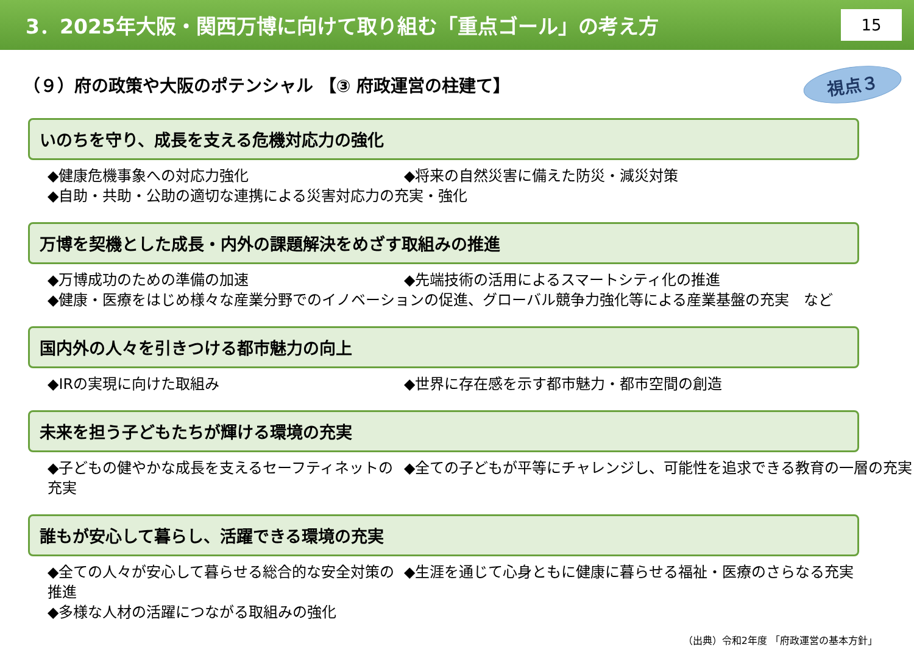3．2025年大阪・関西万博に向けて取り組む「重点ゴール」の考え方
15
（９）府の政策や大阪のポテンシャル 【③ 府政運営の柱建て】
視点３
いのちを守り、成長を支える危機対応力の強化
◆健康危機事象への対応力強化 ◆将来の自然災害に備えた防災・減災対策
◆自助・共助・公助の適切な連携による災害対応力の充実・強化
万博を契機とした成長・内外の課題解決をめざす取組みの推進
◆万博成功のための準備の加速 ◆先端技術の活用によるスマートシティ化の推進
◆健康・医療をはじめ様々な産業分野でのイノベーションの促進、グローバル競争力強化等による産業基盤の充実　など
国内外の人々を引きつける都市魅力の向上
◆IRの実現に向けた取組み ◆世界に存在感を示す都市魅力・都市空間の創造
未来を担う子どもたちが輝ける環境の充実
◆子どもの健やかな成長を支えるセーフティネットの充実 ◆全ての子どもが平等にチャレンジし、可能性を追求できる教育の一層の充実
誰もが安心して暮らし、活躍できる環境の充実
◆全ての人々が安心して暮らせる総合的な安全対策の推進 ◆生涯を通じて心身ともに健康に暮らせる福祉・医療のさらなる充実
◆多様な人材の活躍につながる取組みの強化
（出典）令和2年度 「府政運営の基本方針」